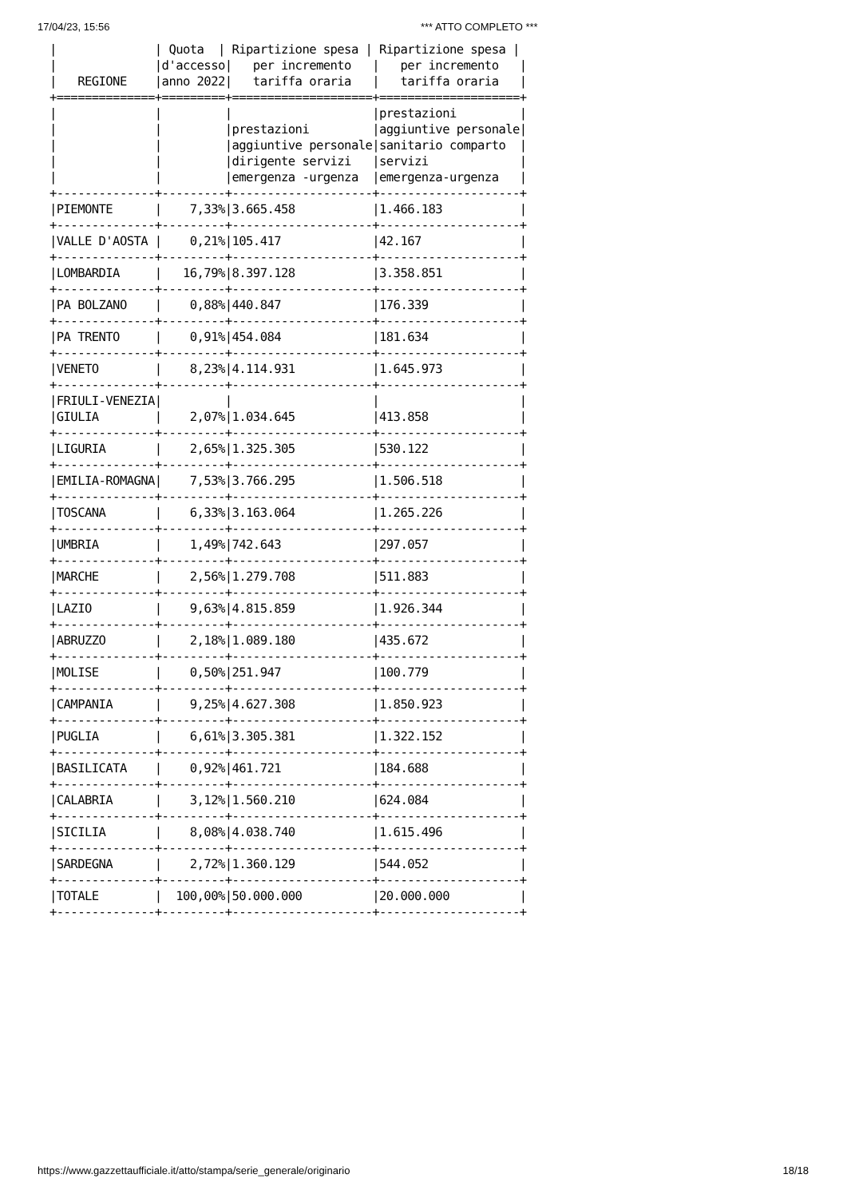17/04/23, 15:56 *** ATTO COMPLETO ***
|              | Quota  | Ripartizione spesa | Ripartizione spesa |
|              |d'accesso|   per incremento   |   per incremento   |
|   REGIONE    |anno 2022|   tariffa oraria   |   tariffa oraria   |
+==============+=========+====================+====================+
|              |         |                    |prestazioni         |
|              |         |prestazioni         |aggiuntive personale|
|              |         |aggiuntive personale|sanitario comparto  |
|              |         |dirigente servizi   |servizi             |
|              |         |emergenza -urgenza  |emergenza-urgenza   |
+--------------+---------+--------------------+--------------------+
|PIEMONTE      |    7,33%|3.665.458           |1.466.183           |
+--------------+---------+--------------------+--------------------+
|VALLE D'AOSTA |    0,21%|105.417             |42.167              |
+--------------+---------+--------------------+--------------------+
|LOMBARDIA     |   16,79%|8.397.128           |3.358.851           |
+--------------+---------+--------------------+--------------------+
|PA BOLZANO    |    0,88%|440.847             |176.339             |
+--------------+---------+--------------------+--------------------+
|PA TRENTO     |    0,91%|454.084             |181.634             |
+--------------+---------+--------------------+--------------------+
|VENETO        |    8,23%|4.114.931           |1.645.973           |
+--------------+---------+--------------------+--------------------+
|FRIULI-VENEZIA|         |                    |                    |
|GIULIA        |    2,07%|1.034.645           |413.858             |
+--------------+---------+--------------------+--------------------+
|LIGURIA       |    2,65%|1.325.305           |530.122             |
+--------------+---------+--------------------+--------------------+
|EMILIA-ROMAGNA|    7,53%|3.766.295           |1.506.518           |
+--------------+---------+--------------------+--------------------+
|TOSCANA       |    6,33%|3.163.064           |1.265.226           |
+--------------+---------+--------------------+--------------------+
|UMBRIA        |    1,49%|742.643             |297.057             |
+--------------+---------+--------------------+--------------------+
|MARCHE        |    2,56%|1.279.708           |511.883             |
+--------------+---------+--------------------+--------------------+
|LAZIO         |    9,63%|4.815.859           |1.926.344           |
+--------------+---------+--------------------+--------------------+
|ABRUZZO       |    2,18%|1.089.180           |435.672             |
+--------------+---------+--------------------+--------------------+
|MOLISE        |    0,50%|251.947             |100.779             |
+--------------+---------+--------------------+--------------------+
|CAMPANIA      |    9,25%|4.627.308           |1.850.923           |
+--------------+---------+--------------------+--------------------+
|PUGLIA        |    6,61%|3.305.381           |1.322.152           |
+--------------+---------+--------------------+--------------------+
|BASILICATA    |    0,92%|461.721             |184.688             |
+--------------+---------+--------------------+--------------------+
|CALABRIA      |    3,12%|1.560.210           |624.084             |
+--------------+---------+--------------------+--------------------+
|SICILIA       |    8,08%|4.038.740           |1.615.496           |
+--------------+---------+--------------------+--------------------+
|SARDEGNA      |    2,72%|1.360.129           |544.052             |
+--------------+---------+--------------------+--------------------+
|TOTALE        |  100,00%|50.000.000          |20.000.000          |
+--------------+---------+--------------------+--------------------+
https://www.gazzettaufficiale.it/atto/stampa/serie_generale/originario 18/18